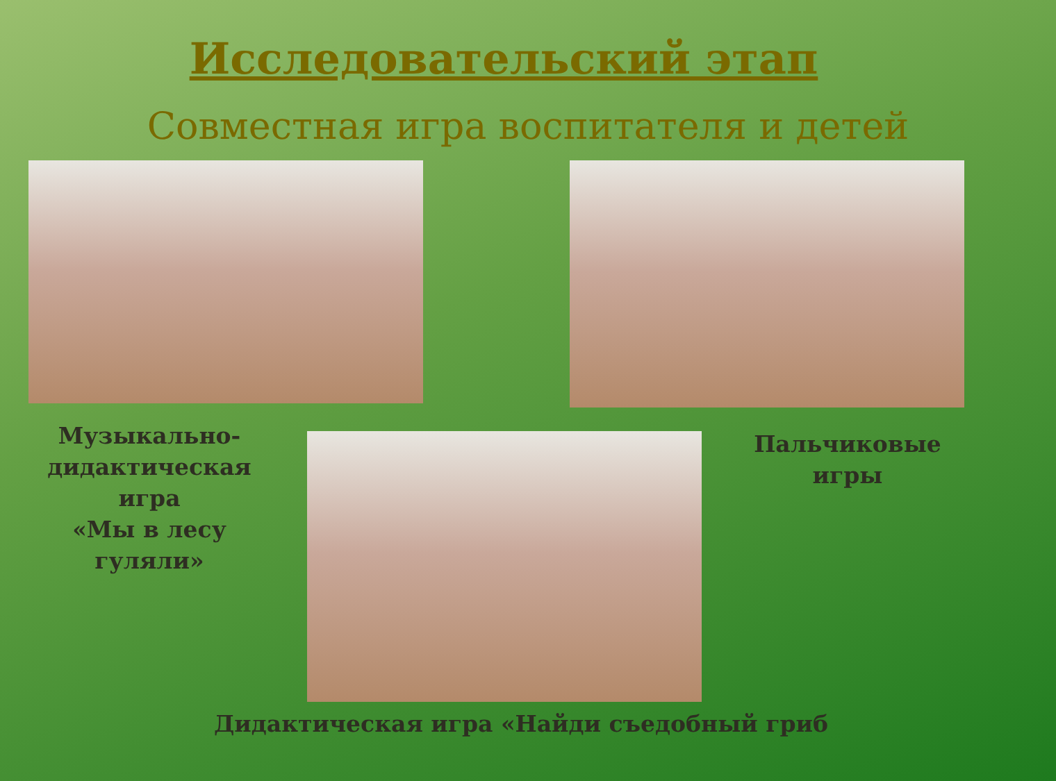Исследовательский этап
Совместная игра воспитателя и детей
Музыкально-дидактическая игра
«Мы в лесу гуляли»
Пальчиковые игры
Дидактическая игра «Найди съедобный гриб